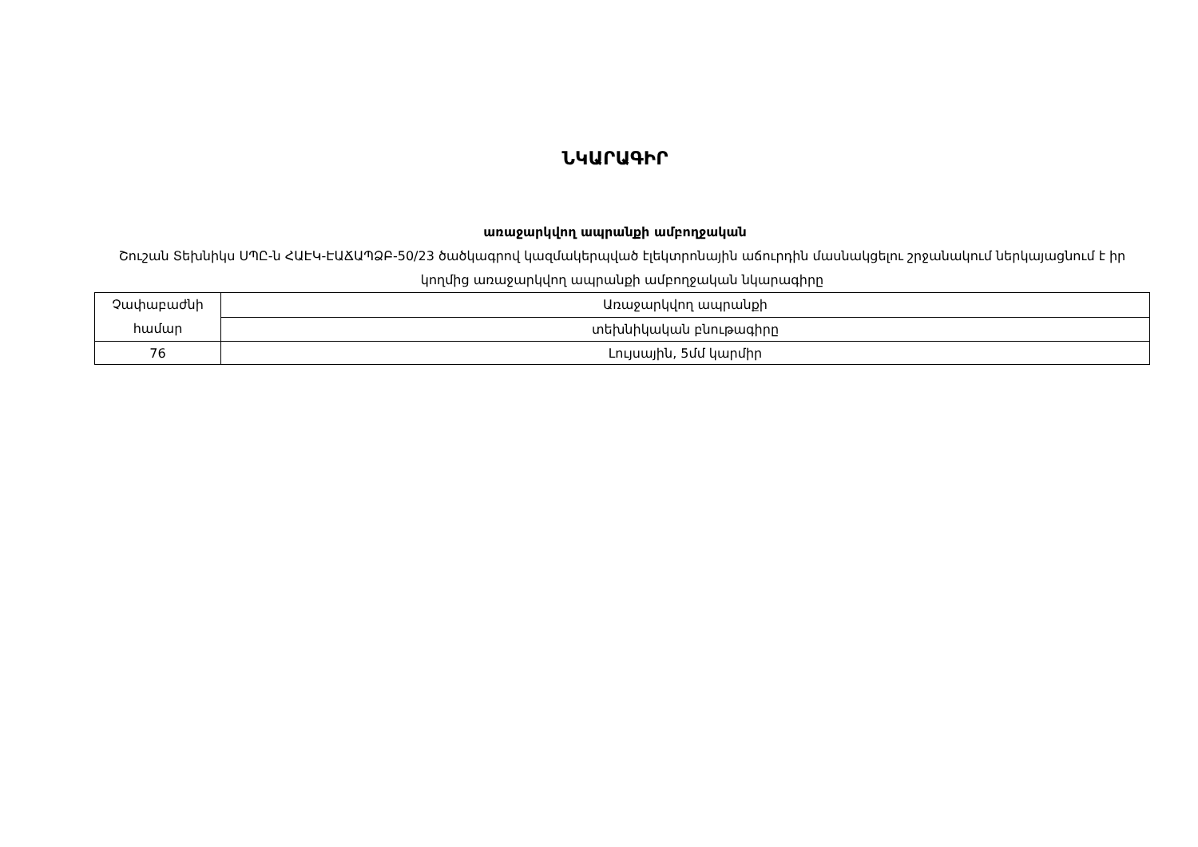ՆԿԱՐԱԳԻՐ
առաջարկվող ապրանքի ամբողջական
Շուշան Տեխնիկս ՍՊԸ-ն ՀԱԷԿ-ԷԱՃԱՊՁԲ-50/23 ծածկագրով կազմակերպված էլեկտրոնային աճուրդին մասնակցելու շրջանակում ներկայացնում է իր կողմից առաջարկվող ապրանքի ամբողջական նկարագիրը
| Չափաբաժնի համար | Առաջարկվող ապրանքի |
| | տեխնիկական բնութագիրը |
| 76 | Լույսային, 5մմ կարմիր |